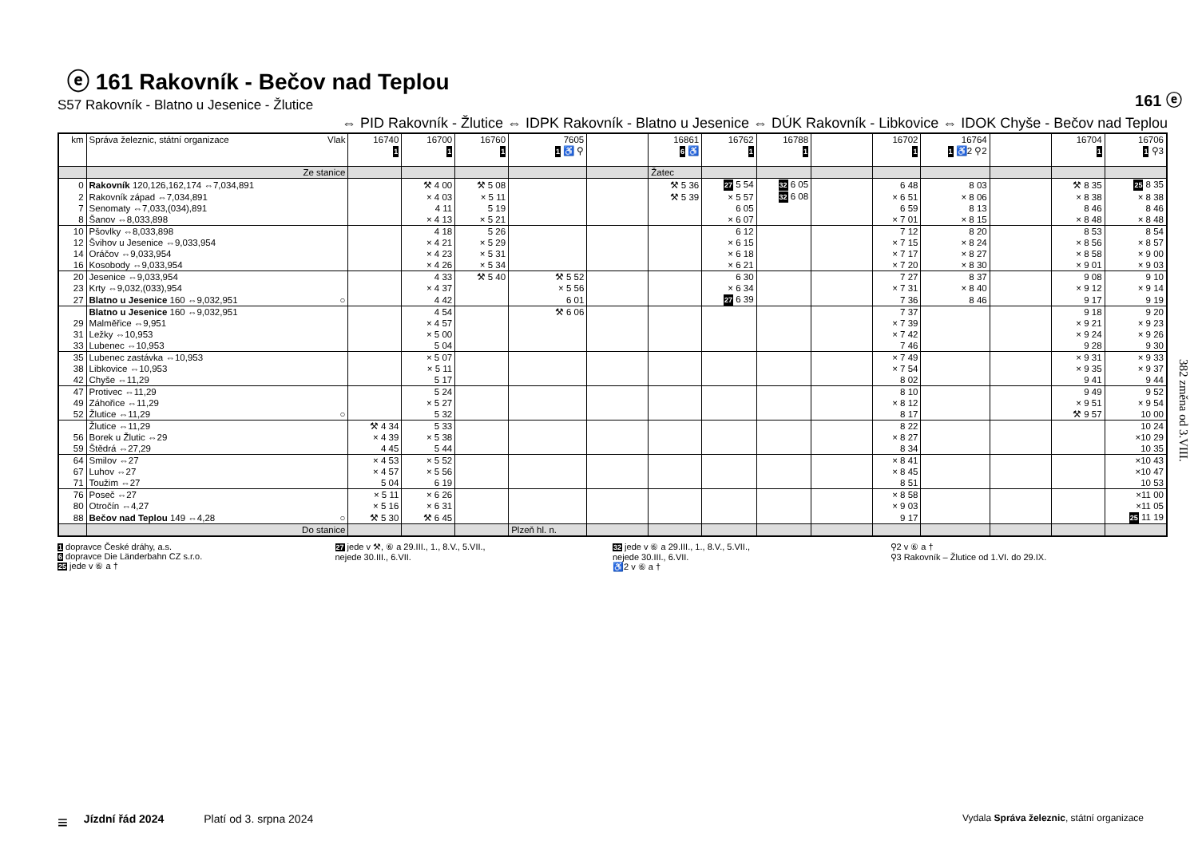161 ⓔ
382 změna od 3.VIII.
ⓔ 161 Rakovník - Bečov nad Teplou
S57 Rakovník - Blatno u Jesenice - Žlutice
⇔ PID Rakovník - Žlutice ⇔ IDPK Rakovník - Blatno u Jesenice ⇔ DÚK Rakovník - Libkovice ⇔ IDOK Chyše - Bečov nad Teplou
| km | Správa železnic, státní organizace Vlak | 16740 1 | 16700 1 | 16760 1 | 7605 1 ♿ ⚲ | | 16861 6 ♿ | 16762 1 | 16788 1 | | 16702 1 | 16764 1 ♿2 ⚲2 | | 16704 1 | 16706 1 ⚲3 |
| --- | --- | --- | --- | --- | --- | --- | --- | --- | --- | --- | --- | --- | --- | --- | --- |
| | Ze stanice | | | | | | Žatec | | | | | | | | |
| 0 | Rakovník 120,126,162,174 ⇔7,034,891 | | ⚒ 4 00 | ⚒ 5 08 | | | ⚒ 5 36 | 27 5 54 | 32 6 05 | | 6 48 | 8 03 | | ⚒ 8 35 | 25 8 35 |
| 2 | Rakovník západ ⇔7,034,891 | | × 4 03 | × 5 11 | | | ⚒ 5 39 | × 5 57 | 32 6 08 | | × 6 51 | × 8 06 | | × 8 38 | × 8 38 |
| 7 | Senomaty ⇔7,033,(034),891 | | 4 11 | 5 19 | | | | 6 05 | | | 6 59 | 8 13 | | 8 46 | 8 46 |
| 8 | Šanov ⇔8,033,898 | | × 4 13 | × 5 21 | | | | × 6 07 | | | × 7 01 | × 8 15 | | × 8 48 | × 8 48 |
| 10 | Pšovlky ⇔8,033,898 | | 4 18 | 5 26 | | | | 6 12 | | | 7 12 | 8 20 | | 8 53 | 8 54 |
| 12 | Švihov u Jesenice ⇔9,033,954 | | × 4 21 | × 5 29 | | | | × 6 15 | | | × 7 15 | × 8 24 | | × 8 56 | × 8 57 |
| 14 | Oráčov ⇔9,033,954 | | × 4 23 | × 5 31 | | | | × 6 18 | | | × 7 17 | × 8 27 | | × 8 58 | × 9 00 |
| 16 | Kosobody ⇔9,033,954 | | × 4 26 | × 5 34 | | | | × 6 21 | | | × 7 20 | × 8 30 | | × 9 01 | × 9 03 |
| 20 | Jesenice ⇔9,033,954 | | 4 33 | ⚒ 5 40 | ⚒ 5 52 | | | 6 30 | | | 7 27 | 8 37 | | 9 08 | 9 10 |
| 23 | Krty ⇔9,032,(033),954 | | × 4 37 | | × 5 56 | | | × 6 34 | | | × 7 31 | × 8 40 | | × 9 12 | × 9 14 |
| 27 | Blatno u Jesenice 160 ⇔9,032,951 ○ | | 4 42 | | 6 01 | | | 27 6 39 | | | 7 36 | 8 46 | | 9 17 | 9 19 |
| | Blatno u Jesenice 160 ⇔9,032,951 | | 4 54 | | ⚒ 6 06 | | | | | | 7 37 | | | 9 18 | 9 20 |
| 29 | Malměřice ⇔9,951 | | × 4 57 | | | | | | | | × 7 39 | | | × 9 21 | × 9 23 |
| 31 | Ležky ⇔10,953 | | × 5 00 | | | | | | | | × 7 42 | | | × 9 24 | × 9 26 |
| 33 | Lubenec ⇔10,953 | | 5 04 | | | | | | | | 7 46 | | | 9 28 | 9 30 |
| 35 | Lubenec zastávka ⇔10,953 | | × 5 07 | | | | | | | | × 7 49 | | | × 9 31 | × 9 33 |
| 38 | Libkovice ⇔10,953 | | × 5 11 | | | | | | | | × 7 54 | | | × 9 35 | × 9 37 |
| 42 | Chyše ⇔11,29 | | 5 17 | | | | | | | | 8 02 | | | 9 41 | 9 44 |
| 47 | Protivec ⇔11,29 | | 5 24 | | | | | | | | 8 10 | | | 9 49 | 9 52 |
| 49 | Záhořice ⇔11,29 | | × 5 27 | | | | | | | | × 8 12 | | | × 9 51 | × 9 54 |
| 52 | Žlutice ⇔11,29 ○ | | 5 32 | | | | | | | | 8 17 | | | ⚒ 9 57 | 10 00 |
| | Žlutice ⇔11,29 | ⚒ 4 34 | 5 33 | | | | | | | | 8 22 | | | | 10 24 |
| 56 | Borek u Žlutic ⇔29 | × 4 39 | × 5 38 | | | | | | | | × 8 27 | | | | ×10 29 |
| 59 | Štědrá ⇔27,29 | 4 45 | 5 44 | | | | | | | | 8 34 | | | | 10 35 |
| 64 | Smilov ⇔27 | × 4 53 | × 5 52 | | | | | | | | × 8 41 | | | | ×10 43 |
| 67 | Luhov ⇔27 | × 4 57 | × 5 56 | | | | | | | | × 8 45 | | | | ×10 47 |
| 71 | Toužim ⇔27 | 5 04 | 6 19 | | | | | | | | 8 51 | | | | 10 53 |
| 76 | Poseč ⇔27 | × 5 11 | × 6 26 | | | | | | | | × 8 58 | | | | ×11 00 |
| 80 | Otročín ⇔4,27 | × 5 16 | × 6 31 | | | | | | | | × 9 03 | | | | ×11 05 |
| 88 | Bečov nad Teplou 149 ⇔4,28 ○ | ⚒ 5 30 | ⚒ 6 45 | | | | | | | | 9 17 | | | | 25 11 19 |
| | Do stanice | | | | Plzeň hl. n. | | | | | | | | | | |
1 dopravce České dráhy, a.s.
6 dopravce Die Länderbahn CZ s.r.o.
25 jede v ⑥ a †
27 jede v ⚒, ⑥ a 29.III., 1., 8.V., 5.VII.,
nejede 30.III., 6.VII.
32 jede v ⑥ a 29.III., 1., 8.V., 5.VII.,
nejede 30.III., 6.VII.
♿2 v ⑥ a †
⚲2 v ⑥ a †
⚲3 Rakovník – Žlutice od 1.VI. do 29.IX.
≡ Jízdní řád 2024 Platí od 3. srpna 2024 Vydala Správa železnic, státní organizace